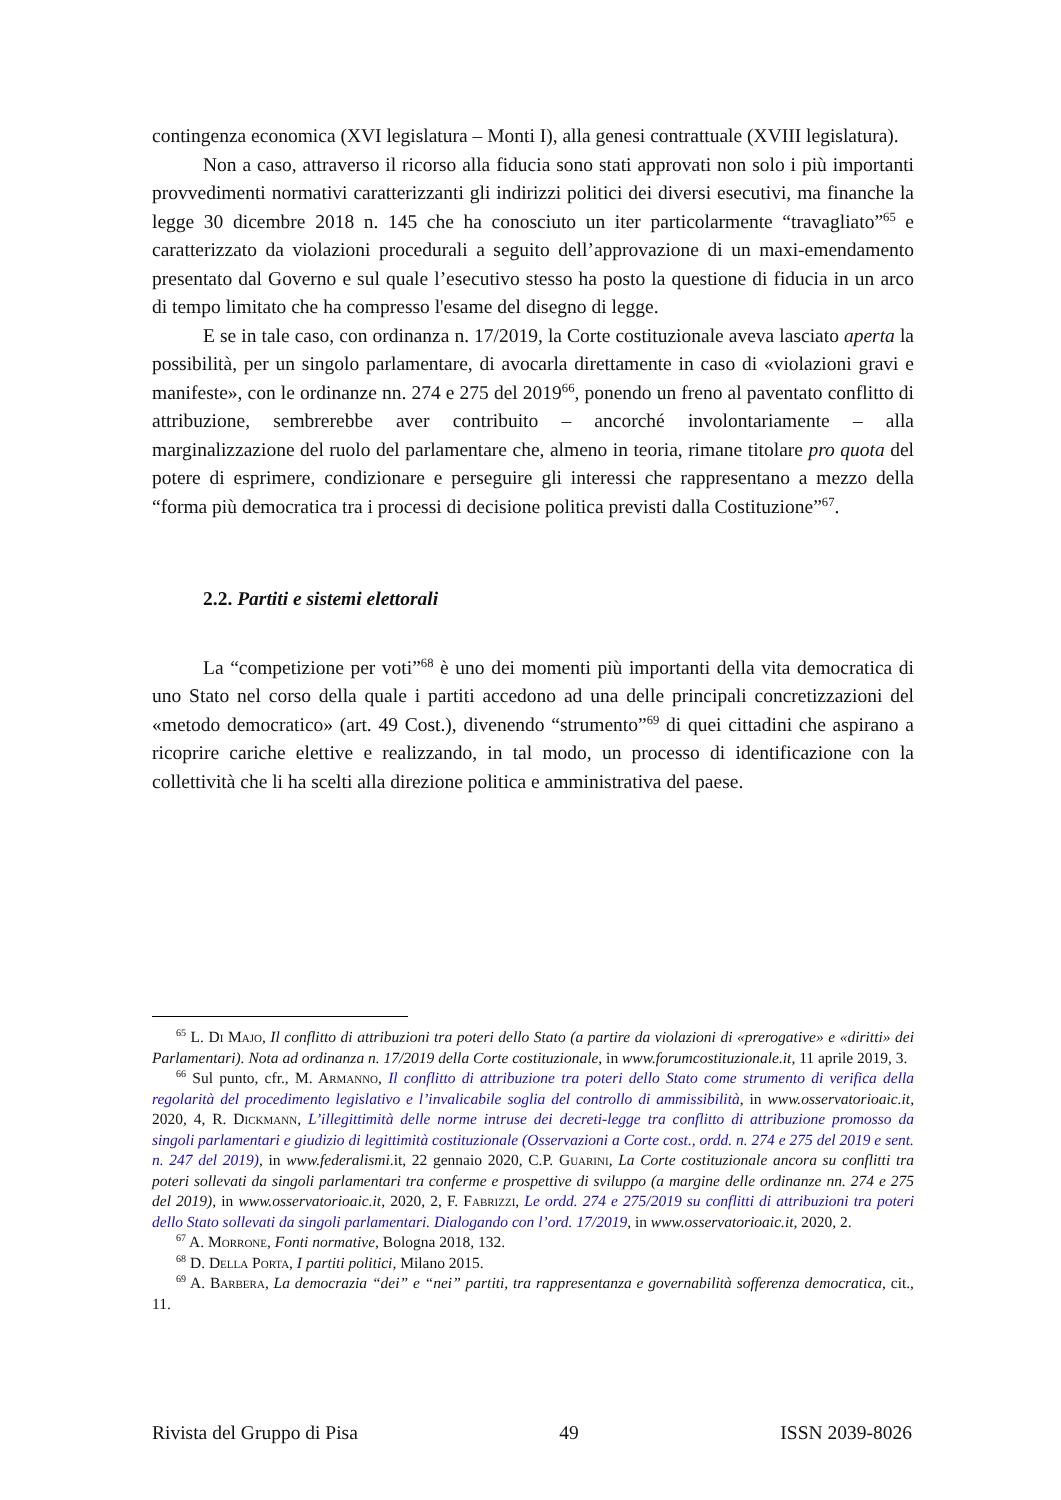contingenza economica (XVI legislatura – Monti I), alla genesi contrattuale (XVIII legislatura).
Non a caso, attraverso il ricorso alla fiducia sono stati approvati non solo i più importanti provvedimenti normativi caratterizzanti gli indirizzi politici dei diversi esecutivi, ma finanche la legge 30 dicembre 2018 n. 145 che ha conosciuto un iter particolarmente “travagliato”<sup>65</sup> e caratterizzato da violazioni procedurali a seguito dell’approvazione di un maxi-emendamento presentato dal Governo e sul quale l’esecutivo stesso ha posto la questione di fiducia in un arco di tempo limitato che ha compresso l'esame del disegno di legge.
E se in tale caso, con ordinanza n. 17/2019, la Corte costituzionale aveva lasciato aperta la possibilità, per un singolo parlamentare, di avocarla direttamente in caso di «violazioni gravi e manifeste», con le ordinanze nn. 274 e 275 del 2019<sup>66</sup>, ponendo un freno al paventato conflitto di attribuzione, sembrerebbe aver contribuito – ancorché involontariamente – alla marginalizzazione del ruolo del parlamentare che, almeno in teoria, rimane titolare pro quota del potere di esprimere, condizionare e perseguire gli interessi che rappresentano a mezzo della “forma più democratica tra i processi di decisione politica previsti dalla Costituzione”<sup>67</sup>.
2.2. Partiti e sistemi elettorali
La “competizione per voti”<sup>68</sup> è uno dei momenti più importanti della vita democratica di uno Stato nel corso della quale i partiti accedono ad una delle principali concretizzazioni del «metodo democratico» (art. 49 Cost.), divenendo “strumento”<sup>69</sup> di quei cittadini che aspirano a ricoprire cariche elettive e realizzando, in tal modo, un processo di identificazione con la collettività che li ha scelti alla direzione politica e amministrativa del paese.
<sup>65</sup> L. Di Majo, Il conflitto di attribuzioni tra poteri dello Stato (a partire da violazioni di «prerogative» e «diritti» dei Parlamentari). Nota ad ordinanza n. 17/2019 della Corte costituzionale, in www.forumcostituzionale.it, 11 aprile 2019, 3.
<sup>66</sup> Sul punto, cfr., M. Armanno, Il conflitto di attribuzione tra poteri dello Stato come strumento di verifica della regolarità del procedimento legislativo e l’invalicabile soglia del controllo di ammissibilità, in www.osservatorioaic.it, 2020, 4, R. Dickmann, L’illegittimità delle norme intruse dei decreti-legge tra conflitto di attribuzione promosso da singoli parlamentari e giudizio di legittimità costituzionale (Osservazioni a Corte cost., ordd. n. 274 e 275 del 2019 e sent. n. 247 del 2019), in www.federalismi.it, 22 gennaio 2020, C.P. Guarini, La Corte costituzionale ancora su conflitti tra poteri sollevati da singoli parlamentari tra conferme e prospettive di sviluppo (a margine delle ordinanze nn. 274 e 275 del 2019), in www.osservatorioaic.it, 2020, 2, F. Fabrizzi, Le ordd. 274 e 275/2019 su conflitti di attribuzioni tra poteri dello Stato sollevati da singoli parlamentari. Dialogando con l’ord. 17/2019, in www.osservatorioaic.it, 2020, 2.
<sup>67</sup> A. Morrone, Fonti normative, Bologna 2018, 132.
<sup>68</sup> D. Della Porta, I partiti politici, Milano 2015.
<sup>69</sup> A. Barbera, La democrazia “dei” e “nei” partiti, tra rappresentanza e governabilità sofferenza democratica, cit., 11.
Rivista del Gruppo di Pisa 49 ISSN 2039-8026